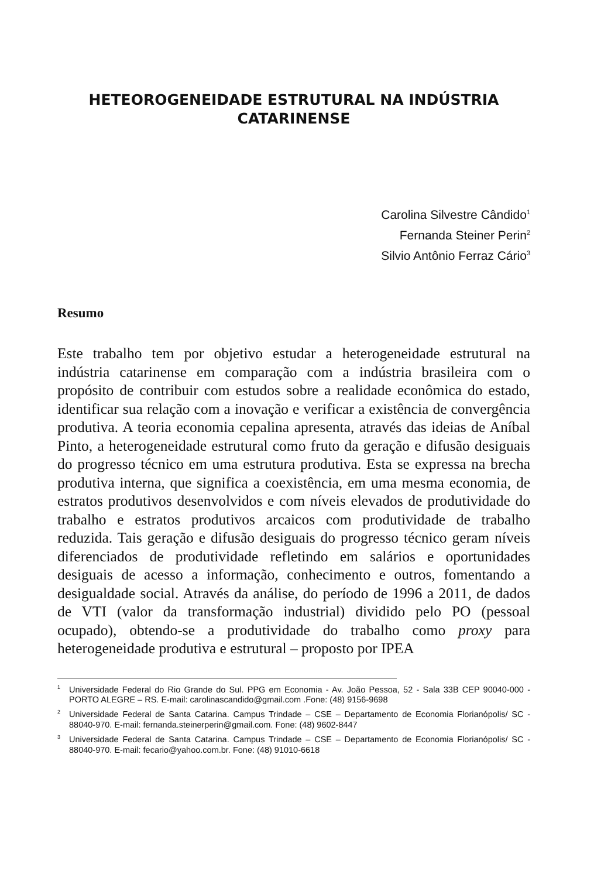HETEOROGENEIDADE ESTRUTURAL NA INDÚSTRIA
CATARINENSE
Carolina Silvestre Cândido<sup>1</sup>
Fernanda Steiner Perin<sup>2</sup>
Silvio Antônio Ferraz Cário<sup>3</sup>
Resumo
Este trabalho tem por objetivo estudar a heterogeneidade estrutural na indústria catarinense em comparação com a indústria brasileira com o propósito de contribuir com estudos sobre a realidade econômica do estado, identificar sua relação com a inovação e verificar a existência de convergência produtiva. A teoria economia cepalina apresenta, através das ideias de Aníbal Pinto, a heterogeneidade estrutural como fruto da geração e difusão desiguais do progresso técnico em uma estrutura produtiva. Esta se expressa na brecha produtiva interna, que significa a coexistência, em uma mesma economia, de estratos produtivos desenvolvidos e com níveis elevados de produtividade do trabalho e estratos produtivos arcaicos com produtividade de trabalho reduzida. Tais geração e difusão desiguais do progresso técnico geram níveis diferenciados de produtividade refletindo em salários e oportunidades desiguais de acesso a informação, conhecimento e outros, fomentando a desigualdade social. Através da análise, do período de 1996 a 2011, de dados de VTI (valor da transformação industrial) dividido pelo PO (pessoal ocupado), obtendo-se a produtividade do trabalho como proxy para heterogeneidade produtiva e estrutural – proposto por IPEA
<sup>1</sup> Universidade Federal do Rio Grande do Sul. PPG em Economia - Av. João Pessoa, 52 - Sala 33B CEP 90040-000 - PORTO ALEGRE – RS. E-mail: carolinascandido@gmail.com .Fone: (48) 9156-9698
<sup>2</sup> Universidade Federal de Santa Catarina. Campus Trindade – CSE – Departamento de Economia Florianópolis/ SC - 88040-970. E-mail: fernanda.steinerperin@gmail.com. Fone: (48) 9602-8447
<sup>3</sup> Universidade Federal de Santa Catarina. Campus Trindade – CSE – Departamento de Economia Florianópolis/ SC - 88040-970. E-mail: fecario@yahoo.com.br. Fone: (48) 91010-6618